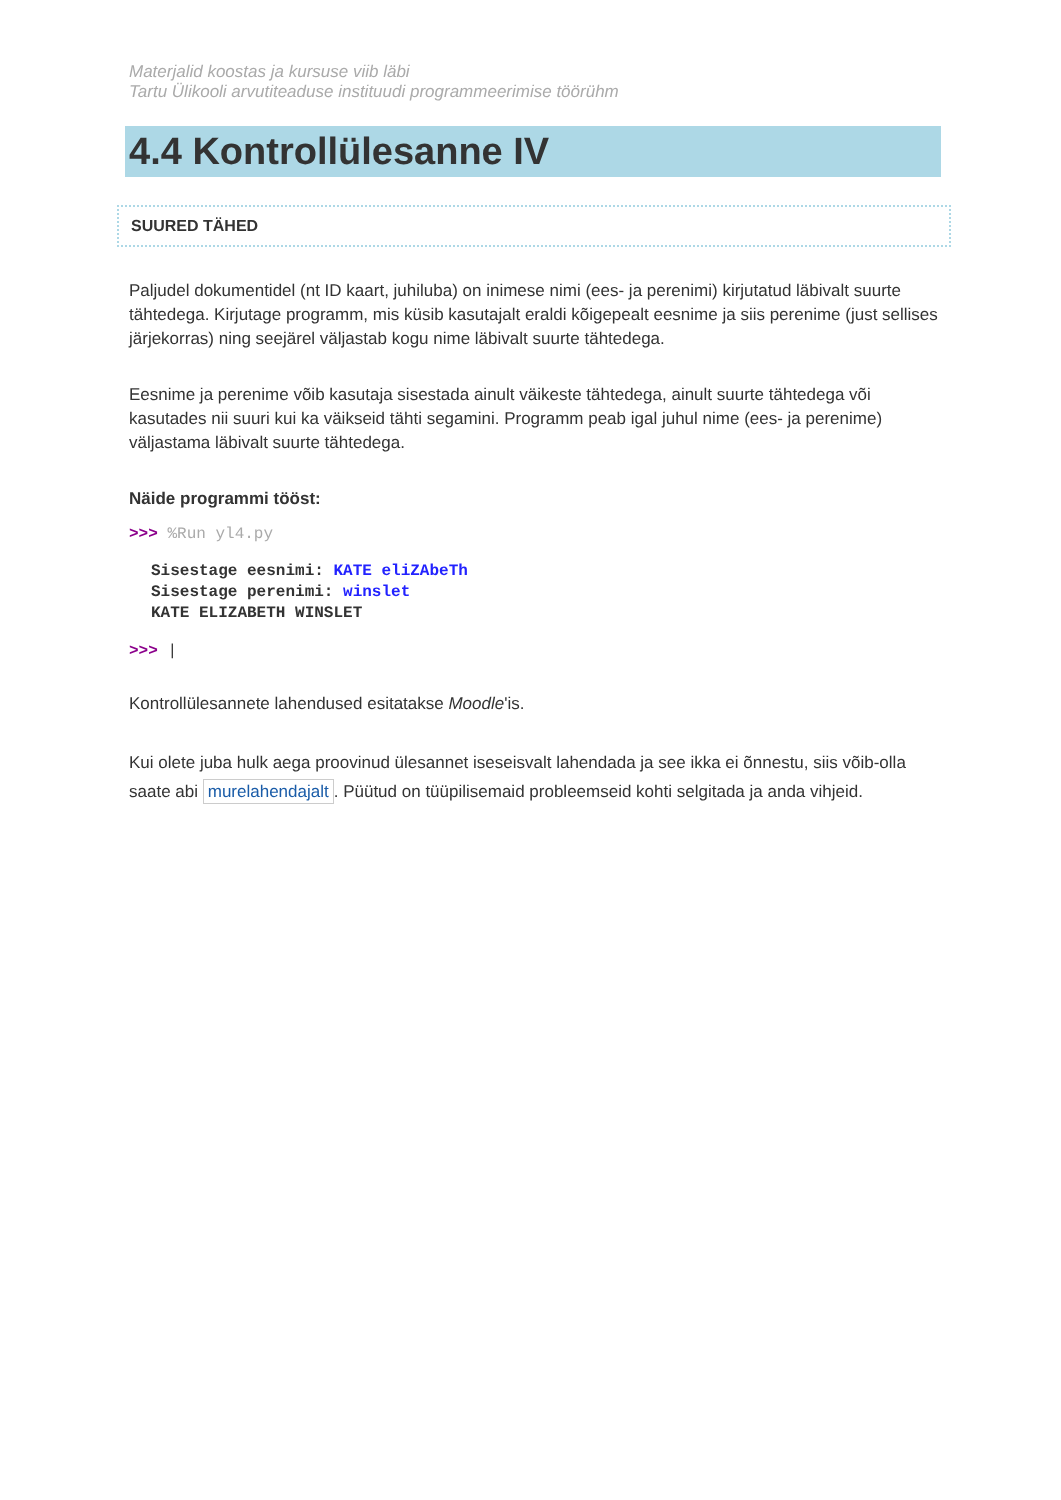Materjalid koostas ja kursuse viib läbi
Tartu Ülikooli arvutiteaduse instituudi programmeerimise töörühm
4.4 Kontrollülesanne IV
SUURED TÄHED
Paljudel dokumentidel (nt ID kaart, juhiluba) on inimese nimi (ees- ja perenimi) kirjutatud läbivalt suurte tähtedega. Kirjutage programm, mis küsib kasutajalt eraldi kõigepealt eesnime ja siis perenime (just sellises järjekorras) ning seejärel väljastab kogu nime läbivalt suurte tähtedega.
Eesnime ja perenime võib kasutaja sisestada ainult väikeste tähtedega, ainult suurte tähtedega või kasutades nii suuri kui ka väikseid tähti segamini. Programm peab igal juhul nime (ees- ja perenime) väljastama läbivalt suurte tähtedega.
Näide programmi tööst:
>>> %Run yl4.py
Sisestage eesnimi: KATE eliZAbeTh
Sisestage perenimi: winslet
KATE ELIZABETH WINSLET
>>> |
Kontrollülesannete lahendused esitatakse Moodle'is.
Kui olete juba hulk aega proovinud ülesannet iseseisvalt lahendada ja see ikka ei õnnestu, siis võib-olla saate abi murelahendajalt. Püütud on tüüpilisemaid probleemseid kohti selgitada ja anda vihjeid.